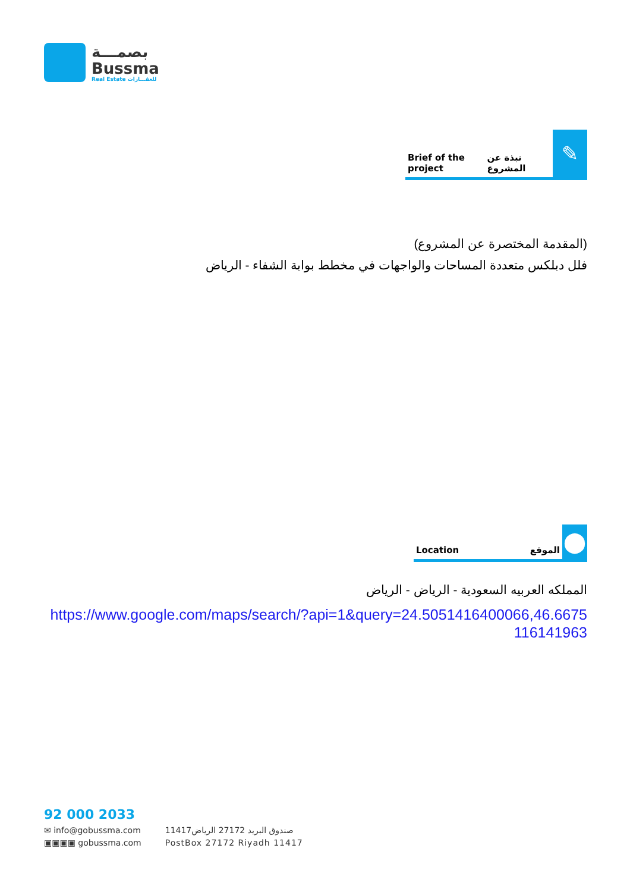بصمـــة
Bussma
Real Estate للعقـــارات
Brief of the project نبذة عن المشروع
✎
(المقدمة المختصرة عن المشروع)
فلل دبلكس متعددة المساحات والواجهات في مخطط بوابة الشفاء - الرياض
Location الموقع
⬤
المملكه العربيه السعودية - الرياض - الرياض
https://www.google.com/maps/search/?api=1&query=24.5051416400066,46.6675116141963
92 000 2033
✉ info@gobussma.com
▣▣▣▣ gobussma.com
صندوق البريد 27172 الرياض11417
PostBox 27172 Riyadh 11417